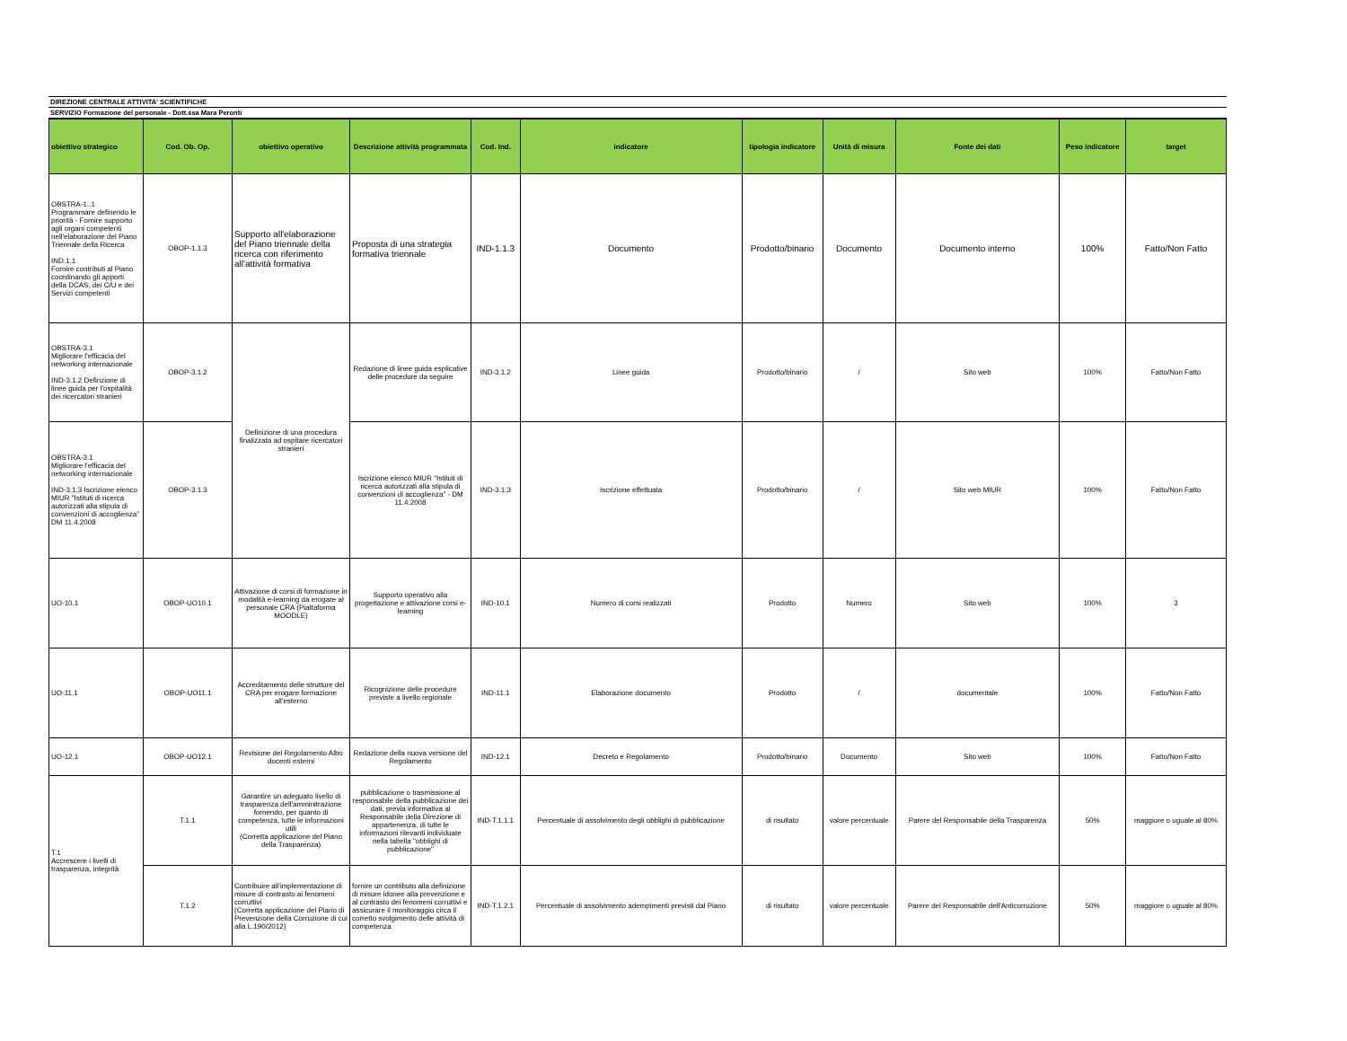DIREZIONE CENTRALE ATTIVITA' SCIENTIFICHE
SERVIZIO Formazione del personale - Dott.ssa Mara Peronti
| obiettivo strategico | Cod. Ob. Op. | obiettivo operativo | Descrizione attività programmata | Cod. Ind. | indicatore | tipologia indicatore | Unità di misura | Fonte dei dati | Peso indicatore | target |
| --- | --- | --- | --- | --- | --- | --- | --- | --- | --- | --- |
| OBSTRA-1..1 Programmare definendo le priorità - Fornire supporto agli organi competenti nell'elaborazione del Piano Triennale della Ricerca IND.1.1 Fornire contributi al Piano coordinando gli apporti della DCAS, dei C/U e dei Servizi competenti | OBOP-1.1.3 | Supporto all'elaborazione del Piano triennale della ricerca con riferimento all'attività formativa | Proposta di una strategia formativa triennale | IND-1.1.3 | Documento | Prodotto/binario | Documento | Documento interno | 100% | Fatto/Non Fatto |
| OBSTRA-3.1 Migliorare l'efficacia del networking internazionale IND-3.1.2 Definzione di linee guida per l'ospitalità dei ricercatori stranieri | OBOP-3.1.2 | Definizione di una procedura finalizzata ad ospitare ricercatori stranieri | Redazione di linee guida esplicative delle procedure da seguire | IND-3.1.2 | Linee guida | Prodotto/binario | / | Sito web | 100% | Fatto/Non Fatto |
| OBSTRA-3.1 Migliorare l'efficacia del networking internazionale IND-3.1.3 Iscrizione elenco MIUR "Istituti di ricerca autorizzati alla stipula di convenzioni di accoglienza" DM 11.4.2008 | OBOP-3.1.3 | | Iscrizione elenco MIUR "Istituti di ricerca autorizzati alla stipula di convenzioni di accoglienza" - DM 11.4.2008 | IND-3.1.3 | Iscrizione effettuata | Prodotto/binario | / | Sito web MIUR | 100% | Fatto/Non Fatto |
| UO-10.1 | OBOP-UO10.1 | Attivazione di corsi di formazione in modalità e-learning da erogare al personale CRA (Piattaforma MOODLE) | Supporto operativo alla progettazione e attivazione corsi e-learning | IND-10.1 | Numero di corsi realizzati | Prodotto | Numero | Sito web | 100% | 3 |
| UO-11.1 | OBOP-UO11.1 | Accreditamento delle strutture del CRA per erogare formazione all'esterno | Ricognizione delle procedure previste a livello regionale | IND-11.1 | Elaborazione documento | Prodotto | / | documentale | 100% | Fatto/Non Fatto |
| UO-12.1 | OBOP-UO12.1 | Revisione del Regolamento Albo docenti esterni | Redazione della nuova versione del Regolamento | IND-12.1 | Decreto e Regolamento | Prodotto/binario | Documento | Sito web | 100% | Fatto/Non Fatto |
| T.1 Accrescere i livelli di trasparenza, integrità | T.1.1 | Garantire un adeguato livello di trasparenza dell'amminitrazione fornendo, per quanto di competenza, tutte le informazioni utili (Corretta applicazione del Piano della Trasparenza) | pubblicazione o trasmissione al responsabile della pubblicazione dei dati, previa informativa al Responsabile della Direzione di appartenenza, di tutte le informazioni rilevanti individuate nella tabella "obblighi di pubblicazione" | IND-T.1.1.1 | Percentuale di assolvimento degli obblighi di pubblicazione | di risultato | valore percentuale | Parere del Responsabile della Trasparenza | 50% | maggiore o uguale al 80% |
| | T.1.2 | Contribuire all'implementazione di misure di contrasto ai fenomeni corruttivi (Corretta applicazione del Piano di Prevenzione della Corruzione di cui alla L.190/2012) | fornire un contributo alla definizione di misure idonee alla prevenzione e al contrasto dei fenomeni corruttivi e assicurare il monitoraggio circa il corretto svolgimento delle attività di competenza | IND-T.1.2.1 | Percentuale di assolvimento adempimenti previsti dal Piano | di risultato | valore percentuale | Parere del Responsabile dell'Anticorruzione | 50% | maggiore o uguale al 80% |